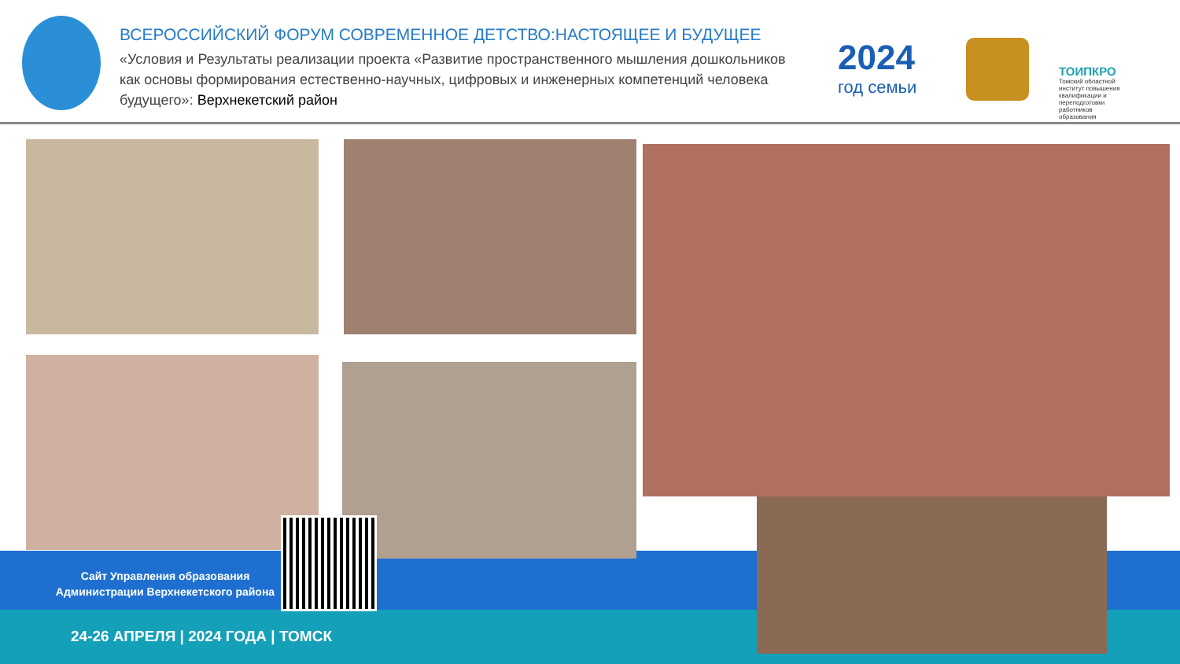ВСЕРОССИЙСКИЙ ФОРУМ СОВРЕМЕННОЕ ДЕТСТВО:НАСТОЯЩЕЕ И БУДУЩЕЕ
«Условия и Результаты реализации проекта «Развитие пространственного мышления дошкольников как основы формирования естественно-научных, цифровых и инженерных компетенций человека будущего»: Верхнекетский район
2024
год семьи
ТОИПКРО
Томский областной институт повышения квалификации и переподготовки работников образования
Сайт Управления образования
Администрации Верхнекетского района
24-26 АПРЕЛЯ | 2024 ГОДА | ТОМСК